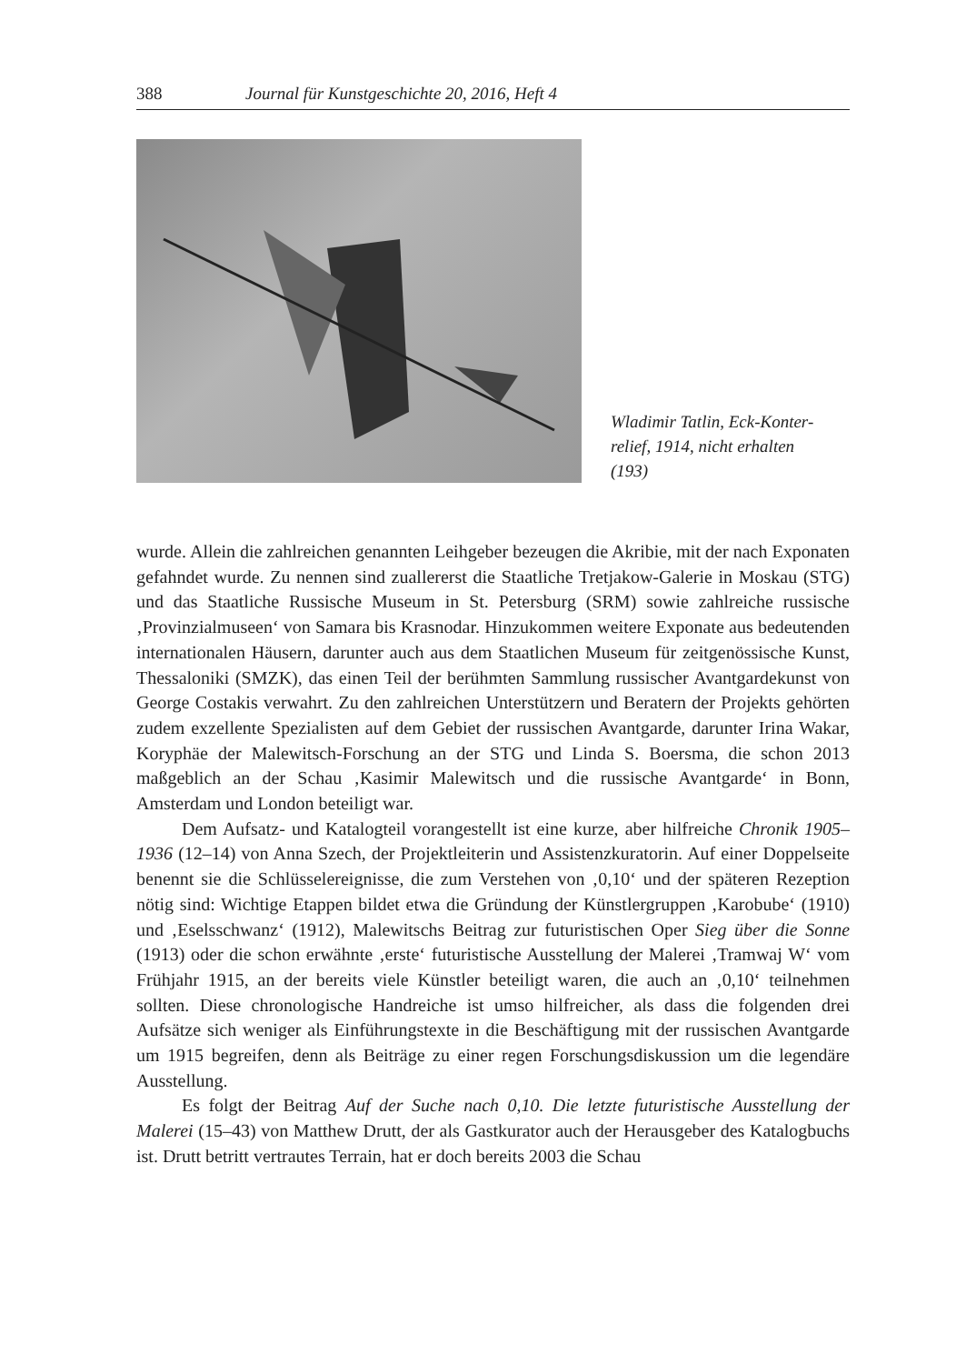388 Journal für Kunstgeschichte 20, 2016, Heft 4
Wladimir Tatlin, Eck-Konter-
relief, 1914, nicht erhalten
(193)
wurde. Allein die zahlreichen genannten Leihgeber bezeugen die Akribie, mit der nach Exponaten gefahndet wurde. Zu nennen sind zuallererst die Staatliche Tretjakow-Galerie in Moskau (STG) und das Staatliche Russische Museum in St. Petersburg (SRM) sowie zahlreiche russische ‚Provinzialmuseen‘ von Samara bis Krasnodar. Hinzukommen weitere Exponate aus bedeutenden internationalen Häusern, darunter auch aus dem Staatlichen Museum für zeitgenössische Kunst, Thessaloniki (SMZK), das einen Teil der berühmten Sammlung russischer Avantgardekunst von George Costakis verwahrt. Zu den zahlreichen Unterstützern und Beratern der Projekts gehörten zudem exzellente Spezialisten auf dem Gebiet der russischen Avantgarde, darunter Irina Wakar, Koryphäe der Malewitsch-Forschung an der STG und Linda S. Boersma, die schon 2013 maßgeblich an der Schau ‚Kasimir Malewitsch und die russische Avantgarde‘ in Bonn, Amsterdam und London beteiligt war.
Dem Aufsatz- und Katalogteil vorangestellt ist eine kurze, aber hilfreiche Chronik 1905–1936 (12–14) von Anna Szech, der Projektleiterin und Assistenzkuratorin. Auf einer Doppelseite benennt sie die Schlüsselereignisse, die zum Verstehen von ‚0,10‘ und der späteren Rezeption nötig sind: Wichtige Etappen bildet etwa die Gründung der Künstlergruppen ‚Karobube‘ (1910) und ‚Eselsschwanz‘ (1912), Malewitschs Beitrag zur futuristischen Oper Sieg über die Sonne (1913) oder die schon erwähnte ‚erste‘ futuristische Ausstellung der Malerei ‚Tramwaj W‘ vom Frühjahr 1915, an der bereits viele Künstler beteiligt waren, die auch an ‚0,10‘ teilnehmen sollten. Diese chronologische Handreiche ist umso hilfreicher, als dass die folgenden drei Aufsätze sich weniger als Einführungstexte in die Beschäftigung mit der russischen Avantgarde um 1915 begreifen, denn als Beiträge zu einer regen Forschungsdiskussion um die legendäre Ausstellung.
Es folgt der Beitrag Auf der Suche nach 0,10. Die letzte futuristische Ausstellung der Malerei (15–43) von Matthew Drutt, der als Gastkurator auch der Herausgeber des Katalogbuchs ist. Drutt betritt vertrautes Terrain, hat er doch bereits 2003 die Schau